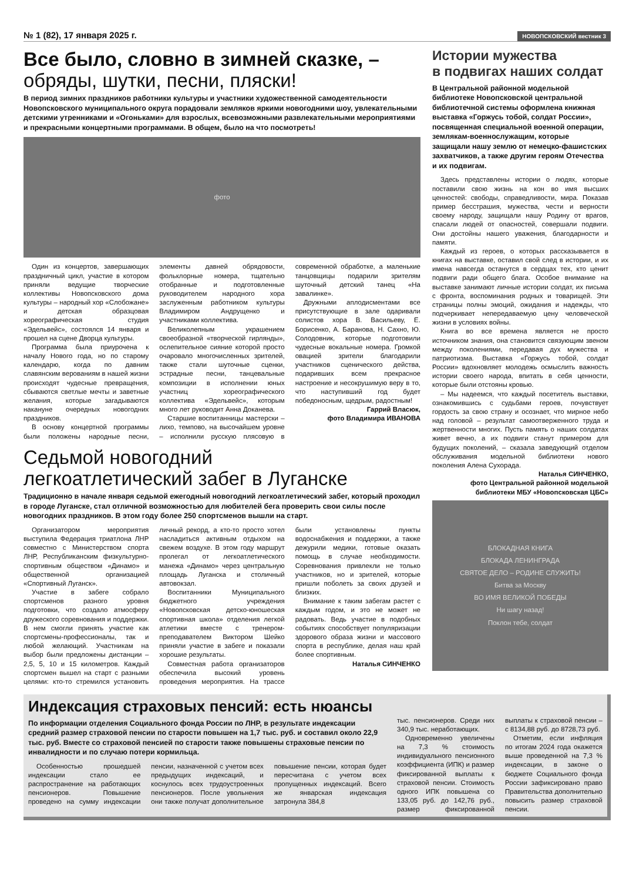№ 1 (82), 17 января 2025 г.
НОВОПСКОВСКИЙ вестник 3
Все было, словно в зимней сказке, –
обряды, шутки, песни, пляски!
В период зимних праздников работники культуры и участники художественной самодеятельности Новопсковского муниципального округа порадовали земляков яркими новогодними шоу, увлекательными детскими утренниками и «Огоньками» для взрослых, всевозможными развлекательными мероприятиями и прекрасными концертными программами. В общем, было на что посмотреть!
фото
Один из концертов, завершающих праздничный цикл, участие в котором приняли ведущие творческие коллективы Новопсковского дома культуры – народный хор «Слобожане» и детская образцовая хореографическая студия «Эдельвейс», состоялся 14 января и прошел на сцене Дворца культуры.
Программа была приурочена к началу Нового года, но по старому календарю, когда по давним славянским верованиям в нашей жизни происходят чудесные превращения, сбываются светлые мечты и заветные желания, которые загадываются накануне очередных новогодних праздников.
В основу концертной программы были положены народные песни, элементы давней обрядовости, фольклорные номера, тщательно отобранные и подготовленные руководителем народного хора заслуженным работником культуры Владимиром Андрущенко и участниками коллектива.
Великолепным украшением своеобразной «творческой гирлянды», ослепительное сияние которой просто очаровало многочисленных зрителей, также стали шуточные сценки, эстрадные песни, танцевальные композиции в исполнении юных участниц хореографического коллектива «Эдельвейс», которым много лет руководит Анна Доканева.
Старшие воспитанницы мастерски – лихо, темпово, на высочайшем уровне – исполнили русскую плясовую в современной обработке, а маленькие танцовщицы подарили зрителям шуточный детский танец «На завалинке».
Дружными аплодисментами все присутствующие в зале одаривали солистов хора В. Васильеву, Е. Борисенко, А. Баранова, Н. Сахно, Ю. Солодовник, которые подготовили чудесные вокальные номера. Громкой овацией зрители благодарили участников сценического действа, подаривших всем прекрасное настроение и несокрушимую веру в то, что наступивший год будет победоносным, щедрым, радостным!
Гаррий Власюк,
фото Владимира ИВАНОВА
Седьмой новогодний
легкоатлетический забег в Луганске
Традиционно в начале января седьмой ежегодный новогодний легкоатлетический забег, который проходил в городе Луганске, стал отличной возможностью для любителей бега проверить свои силы после новогодних праздников. В этом году более 250 спортсменов вышли на старт.
Организатором мероприятия выступила Федерация триатлона ЛНР совместно с Министерством спорта ЛНР, Республиканским физкультурно-спортивным обществом «Динамо» и общественной организацией «Спортивный Луганск».
Участие в забеге собрало спортсменов разного уровня подготовки, что создало атмосферу дружеского соревнования и поддержки. В нем смогли принять участие как спортсмены-профессионалы, так и любой желающий. Участникам на выбор были предложены дистанции – 2,5, 5, 10 и 15 километров. Каждый спортсмен вышел на старт с разными целями: кто-то стремился установить личный рекорд, а кто-то просто хотел насладиться активным отдыхом на свежем воздухе. В этом году маршрут пролегал от легкоатлетического манежа «Динамо» через центральную площадь Луганска и столичный автовокзал.
Воспитанники Муниципального бюджетного учреждения «Новопсковская детско-юношеская спортивная школа» отделения легкой атлетики вместе с тренером-преподавателем Виктором Шейко приняли участие в забеге и показали хорошие результаты.
Совместная работа организаторов обеспечила высокий уровень проведения мероприятия. На трассе были установлены пункты водоснабжения и поддержки, а также дежурили медики, готовые оказать помощь в случае необходимости. Соревнования привлекли не только участников, но и зрителей, которые пришли поболеть за своих друзей и близких.
Внимание к таким забегам растет с каждым годом, и это не может не радовать. Ведь участие в подобных событиях способствует популяризации здорового образа жизни и массового спорта в республике, делая наш край более спортивным.
Наталья СИНЧЕНКО
Истории мужества
в подвигах наших солдат
В Центральной районной модельной библиотеке Новопсковской центральной библиотечной системы оформлена книжная выставка «Горжусь тобой, солдат России», посвященная специальной военной операции, землякам-военнослужащим, которые защищали нашу землю от немецко-фашистских захватчиков, а также другим героям Отечества и их подвигам.
Здесь представлены истории о людях, которые поставили свою жизнь на кон во имя высших ценностей: свободы, справедливости, мира. Показав пример бесстрашия, мужества, чести и верности своему народу, защищали нашу Родину от врагов, спасали людей от опасностей, совершали подвиги. Они достойны нашего уважения, благодарности и памяти.
Каждый из героев, о которых рассказывается в книгах на выставке, оставил свой след в истории, и их имена навсегда останутся в сердцах тех, кто ценит подвиги ради общего блага. Особое внимание на выставке занимают личные истории солдат, их письма с фронта, воспоминания родных и товарищей. Эти страницы полны эмоций, ожидания и надежды, что подчеркивает непередаваемую цену человеческой жизни в условиях войны.
Книга во все времена является не просто источником знания, она становится связующим звеном между поколениями, передавая дух мужества и патриотизма. Выставка «Горжусь тобой, солдат России» вдохновляет молодежь осмыслить важность истории своего народа, впитать в себя ценности, которые были отстояны кровью.
– Мы надеемся, что каждый посетитель выставки, ознакомившись с судьбами героев, почувствует гордость за свою страну и осознает, что мирное небо над головой – результат самоотверженного труда и жертвенности многих. Пусть память о наших солдатах живет вечно, а их подвиги станут примером для будущих поколений, – сказала заведующий отделом обслуживания модельной библиотеки нового поколения Алена Сухорада.
Наталья СИНЧЕНКО,
фото Центральной районной модельной библиотеки МБУ «Новопсковская ЦБС»
БЛОКАДНАЯ КНИГА
БЛОКАДА ЛЕНИНГРАДА
СВЯТОЕ ДЕЛО – РОДИНЕ СЛУЖИТЬ!
Битва за Москву
ВО ИМЯ ВЕЛИКОЙ ПОБЕДЫ
Ни шагу назад!
Поклон тебе, солдат
Индексация страховых пенсий: есть нюансы
По информации отделения Социального фонда России по ЛНР, в результате индексации средний размер страховой пенсии по старости повышен на 1,7 тыс. руб. и составил около 22,9 тыс. руб. Вместе со страховой пенсией по старости также повышены страховые пенсии по инвалидности и по случаю потери кормильца.
Особенностью прошедшей индексации стало ее распространение на работающих пенсионеров. Повышение проведено на сумму индексации пенсии, назначенной с учетом всех предыдущих индексаций, и коснулось всех трудоустроенных пенсионеров. После увольнения они также получат дополнительное повышение пенсии, которая будет пересчитана с учетом всех пропущенных индексаций. Всего же январская индексация затронула 384,8
тыс. пенсионеров. Среди них 340,9 тыс. неработающих.
Одновременно увеличены на 7,3 % стоимость индивидуального пенсионного коэффициента (ИПК) и размер фиксированной выплаты к страховой пенсии. Стоимость одного ИПК повышена со 133,05 руб. до 142,76 руб., размер фиксированной выплаты к страховой пенсии – с 8134,88 руб. до 8728,73 руб.
Отметим, если инфляция по итогам 2024 года окажется выше проведенной на 7,3 % индексации, в законе о бюджете Социального фонда России зафиксировано право Правительства дополнительно повысить размер страховой пенсии.